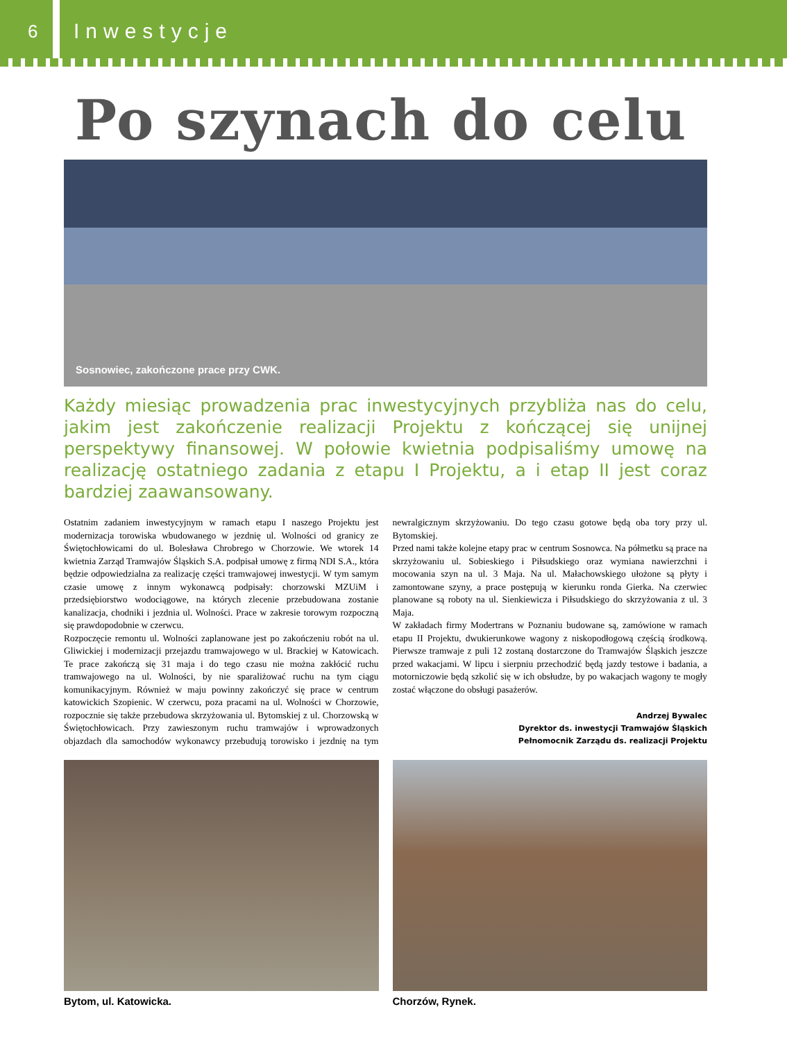6
Inwestycje
Po szynach do celu
Sosnowiec, zakończone prace przy CWK.
Każdy miesiąc prowadzenia prac inwestycyjnych przybliża nas do celu, jakim jest zakończenie realizacji Projektu z kończącej się unijnej perspektywy finansowej. W połowie kwietnia podpisaliśmy umowę na realizację ostatniego zadania z etapu I Projektu, a i etap II jest coraz bardziej zaawansowany.
Ostatnim zadaniem inwestycyjnym w ramach etapu I naszego Projektu jest modernizacja torowiska wbudowanego w jezdnię ul. Wolności od granicy ze Świętochłowicami do ul. Bolesława Chrobrego w Chorzowie. We wtorek 14 kwietnia Zarząd Tramwajów Śląskich S.A. podpisał umowę z firmą NDI S.A., która będzie odpowiedzialna za realizację części tramwajowej inwestycji. W tym samym czasie umowę z innym wykonawcą podpisały: chorzowski MZUiM i przedsiębiorstwo wodociągowe, na których zlecenie przebudowana zostanie kanalizacja, chodniki i jezdnia ul. Wolności. Prace w zakresie torowym rozpoczną się prawdopodobnie w czerwcu.
Rozpoczęcie remontu ul. Wolności zaplanowane jest po zakończeniu robót na ul. Gliwickiej i modernizacji przejazdu tramwajowego w ul. Brackiej w Katowicach. Te prace zakończą się 31 maja i do tego czasu nie można zakłócić ruchu tramwajowego na ul. Wolności, by nie sparaliżować ruchu na tym ciągu komunikacyjnym. Również w maju powinny zakończyć się prace w centrum katowickich Szopienic. W czerwcu, poza pracami na ul. Wolności w Chorzowie, rozpocznie się także przebudowa skrzyżowania ul. Bytomskiej z ul. Chorzowską w Świętochłowicach. Przy zawieszonym ruchu tramwajów i wprowadzonych objazdach dla samochodów wykonawcy przebudują torowisko i jezdnię na tym newralgicznym skrzyżowaniu. Do tego czasu gotowe będą oba tory przy ul. Bytomskiej.
Przed nami także kolejne etapy prac w centrum Sosnowca. Na półmetku są prace na skrzyżowaniu ul. Sobieskiego i Piłsudskiego oraz wymiana nawierzchni i mocowania szyn na ul. 3 Maja. Na ul. Małachowskiego ułożone są płyty i zamontowane szyny, a prace postępują w kierunku ronda Gierka. Na czerwiec planowane są roboty na ul. Sienkiewicza i Piłsudskiego do skrzyżowania z ul. 3 Maja.
W zakładach firmy Modertrans w Poznaniu budowane są, zamówione w ramach etapu II Projektu, dwukierunkowe wagony z niskopodłogową częścią środkową. Pierwsze tramwaje z puli 12 zostaną dostarczone do Tramwajów Śląskich jeszcze przed wakacjami. W lipcu i sierpniu przechodzić będą jazdy testowe i badania, a motorniczowie będą szkolić się w ich obsłudze, by po wakacjach wagony te mogły zostać włączone do obsługi pasażerów.
Andrzej Bywalec
Dyrektor ds. inwestycji Tramwajów Śląskich
Pełnomocnik Zarządu ds. realizacji Projektu
Bytom, ul. Katowicka. Chorzów, Rynek.